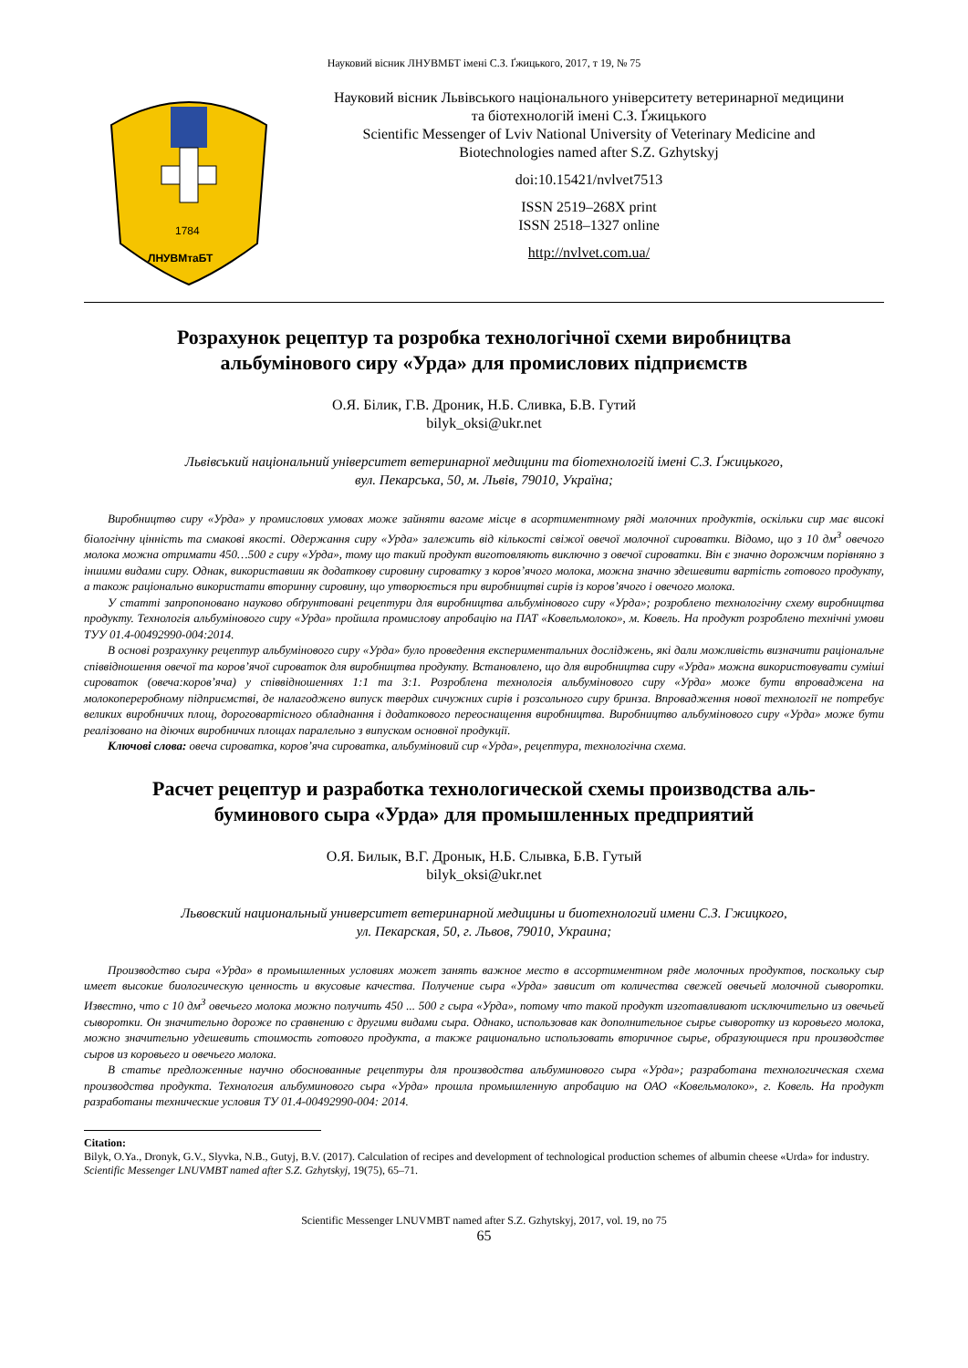Науковий вісник ЛНУВМБТ імені С.З. Ґжицького, 2017, т 19, № 75
1784
ЛНУВМтаБТ
Науковий вісник Львівського національного університету ветеринарної медицини
та біотехнологій імені С.З. Ґжицького
Scientific Messenger of Lviv National University of Veterinary Medicine and
Biotechnologies named after S.Z. Gzhytskyj
doi:10.15421/nvlvet7513
ISSN 2519–268X print
ISSN 2518–1327 online
http://nvlvet.com.ua/
Розрахунок рецептур та розробка технологічної схеми виробництва
альбумінового сиру «Урда» для промислових підприємств
О.Я. Білик, Г.В. Дроник, Н.Б. Сливка, Б.В. Гутий
bilyk_oksi@ukr.net
Львівський національний університет ветеринарної медицини та біотехнологій імені С.З. Ґжицького,
вул. Пекарська, 50, м. Львів, 79010, Україна;
Виробництво сиру «Урда» у промислових умовах може зайняти вагоме місце в асортиментному ряді молочних продуктів, оскільки сир має високі біологічну цінність та смакові якості. Одержання сиру «Урда» залежить від кількості свіжої овечої молочної сироватки. Відомо, що з 10 дм<sup>3</sup> овечого молока можна отримати 450…500 г сиру «Урда», тому що такий продукт виготовляють виключно з овечої сироватки. Він є значно дорожчим порівняно з іншими видами сиру. Однак, використавши як додаткову сировину сироватку з коров’ячого молока, можна значно здешевити вартість готового продукту, а також раціонально використати вторинну сировину, що утворюється при виробництві сирів із коров’ячого і овечого молока.
У статті запропоновано науково обґрунтовані рецептури для виробництва альбумінового сиру «Урда»; розроблено технологічну схему виробництва продукту. Технологія альбумінового сиру «Урда» пройшла промислову апробацію на ПАТ «Ковельмолоко», м. Ковель. На продукт розроблено технічні умови ТУУ 01.4-00492990-004:2014.
В основі розрахунку рецептур альбумінового сиру «Урда» було проведення експериментальних досліджень, які дали можливість визначити раціональне співвідношення овечої та коров’ячої сироваток для виробництва продукту. Встановлено, що для виробництва сиру «Урда» можна використовувати суміші сироваток (овеча:коров’яча) у співвідношеннях 1:1 та 3:1. Розроблена технологія альбумінового сиру «Урда» може бути впроваджена на молокопереробному підприємстві, де налагоджено випуск твердих сичужних сирів і розсольного сиру бринза. Впровадження нової технології не потребує великих виробничих площ, дороговартісного обладнання і додаткового переоснащення виробництва. Виробництво альбумінового сиру «Урда» може бути реалізовано на діючих виробничих площах паралельно з випуском основної продукції.
Ключові слова: овеча сироватка, коров’яча сироватка, альбуміновий сир «Урда», рецептура, технологічна схема.
Расчет рецептур и разработка технологической схемы производства аль-
буминового сыра «Урда» для промышленных предприятий
О.Я. Билык, В.Г. Дронык, Н.Б. Слывка, Б.В. Гутый
bilyk_oksi@ukr.net
Львовский национальный университет ветеринарной медицины и биотехнологий имени С.З. Гжицкого,
ул. Пекарская, 50, г. Львов, 79010, Украина;
Производство сыра «Урда» в промышленных условиях может занять важное место в ассортиментном ряде молочных продуктов, поскольку сыр имеет высокие биологическую ценность и вкусовые качества. Получение сыра «Урда» зависит от количества свежей овечьей молочной сыворотки. Известно, что с 10 дм<sup>3</sup> овечьего молока можно получить 450 ... 500 г сыра «Урда», потому что такой продукт изготавливают исключительно из овечьей сыворотки. Он значительно дороже по сравнению с другими видами сыра. Однако, использовав как дополнительное сырье сыворотку из коровьего молока, можно значительно удешевить стоимость готового продукта, а также рационально использовать вторичное сырье, образующиеся при производстве сыров из коровьего и овечьего молока.
В статье предложенные научно обоснованные рецептуры для производства альбуминового сыра «Урда»; разработана технологическая схема производства продукта. Технология альбуминового сыра «Урда» прошла промышленную апробацию на ОАО «Ковельмолоко», г. Ковель. На продукт разработаны технические условия ТУ 01.4-00492990-004: 2014.
Citation:
Bilyk, O.Ya., Dronyk, G.V., Slyvka, N.B., Gutyj, B.V. (2017). Calculation of recipes and development of technological production schemes of albumin cheese «Urda» for industry. Scientific Messenger LNUVMBT named after S.Z. Gzhytskyj, 19(75), 65–71.
Scientific Messenger LNUVMBT named after S.Z. Gzhytskyj, 2017, vol. 19, no 75
65